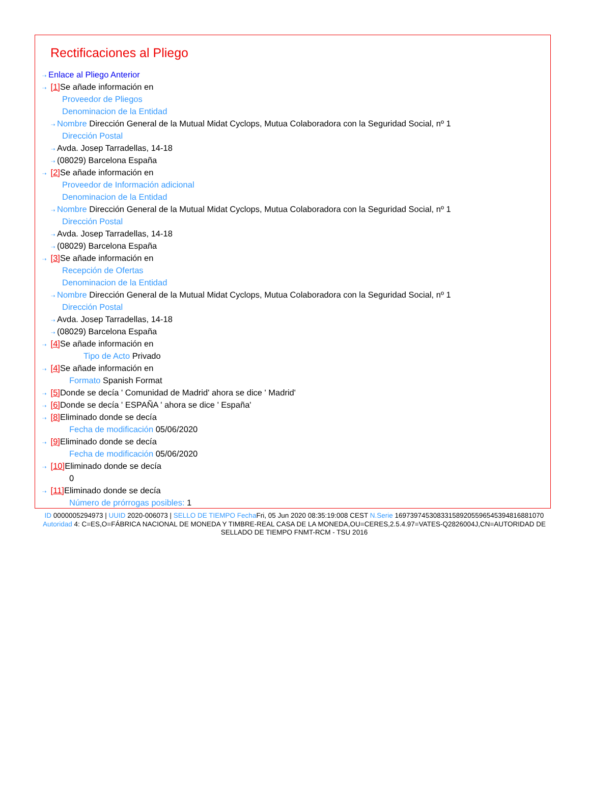Rectificaciones al Pliego
⇢ Enlace al Pliego Anterior
⇢ [1] Se añade información en
Proveedor de Pliegos
Denominacion de la Entidad
⇢ Nombre Dirección General de la Mutual Midat Cyclops, Mutua Colaboradora con la Seguridad Social, nº 1
Dirección Postal
⇢ Avda. Josep Tarradellas, 14-18
⇢ (08029) Barcelona España
⇢ [2] Se añade información en
Proveedor de Información adicional
Denominacion de la Entidad
⇢ Nombre Dirección General de la Mutual Midat Cyclops, Mutua Colaboradora con la Seguridad Social, nº 1
Dirección Postal
⇢ Avda. Josep Tarradellas, 14-18
⇢ (08029) Barcelona España
⇢ [3] Se añade información en
Recepción de Ofertas
Denominacion de la Entidad
⇢ Nombre Dirección General de la Mutual Midat Cyclops, Mutua Colaboradora con la Seguridad Social, nº 1
Dirección Postal
⇢ Avda. Josep Tarradellas, 14-18
⇢ (08029) Barcelona España
⇢ [4] Se añade información en
Tipo de Acto Privado
⇢ [4] Se añade información en
Formato Spanish Format
⇢ [5] Donde se decía ' Comunidad de Madrid' ahora se dice ' Madrid'
⇢ [6] Donde se decía ' ESPAÑA ' ahora se dice ' España'
⇢ [8] Eliminado donde se decía
Fecha de modificación 05/06/2020
⇢ [9] Eliminado donde se decía
Fecha de modificación 05/06/2020
⇢ [10] Eliminado donde se decía
0
⇢ [11] Eliminado donde se decía
Número de prórrogas posibles: 1
ID 0000005294973 | UUID 2020-006073 | SELLO DE TIEMPO Fecha Fri, 05 Jun 2020 08:35:19:008 CEST N.Serie 169739745308331589205596545394816881070 Autoridad 4: C=ES,O=FÁBRICA NACIONAL DE MONEDA Y TIMBRE-REAL CASA DE LA MONEDA,OU=CERES,2.5.4.97=VATES-Q2826004J,CN=AUTORIDAD DE SELLADO DE TIEMPO FNMT-RCM - TSU 2016